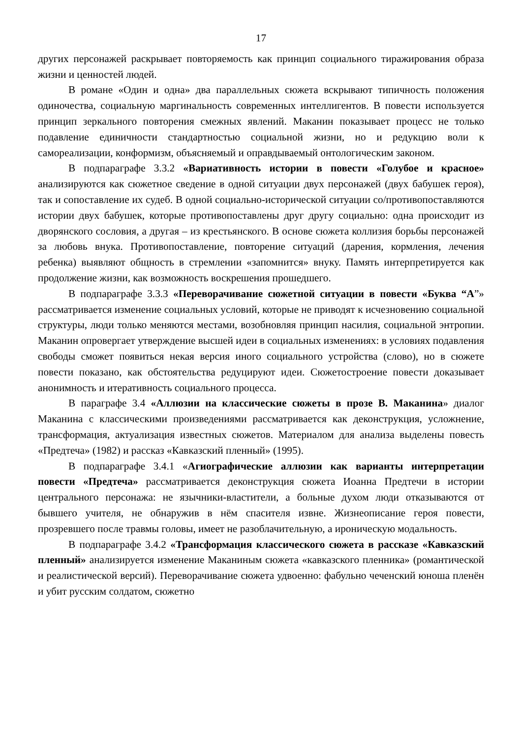17
других персонажей раскрывает повторяемость как принцип социального тиражирования образа жизни и ценностей людей.
В романе «Один и одна» два параллельных сюжета вскрывают типичность положения одиночества, социальную маргинальность современных интеллигентов. В повести используется принцип зеркального повторения смежных явлений. Маканин показывает процесс не только подавление единичности стандартностью социальной жизни, но и редукцию воли к самореализации, конформизм, объясняемый и оправдываемый онтологическим законом.
В подпараграфе 3.3.2 «Вариативность истории в повести «Голубое и красное» анализируются как сюжетное сведение в одной ситуации двух персонажей (двух бабушек героя), так и сопоставление их судеб. В одной социально-исторической ситуации со/противопоставляются истории двух бабушек, которые противопоставлены друг другу социально: одна происходит из дворянского сословия, а другая – из крестьянского. В основе сюжета коллизия борьбы персонажей за любовь внука. Противопоставление, повторение ситуаций (дарения, кормления, лечения ребенка) выявляют общность в стремлении «запомнится» внуку. Память интерпретируется как продолжение жизни, как возможность воскрешения прошедшего.
В подпараграфе 3.3.3 «Переворачивание сюжетной ситуации в повести «Буква “А”» рассматривается изменение социальных условий, которые не приводят к исчезновению социальной структуры, люди только меняются местами, возобновляя принцип насилия, социальной энтропии. Маканин опровергает утверждение высшей идеи в социальных изменениях: в условиях подавления свободы сможет появиться некая версия иного социального устройства (слово), но в сюжете повести показано, как обстоятельства редуцируют идеи. Сюжетостроение повести доказывает анонимность и итеративность социального процесса.
В параграфе 3.4 «Аллюзии на классические сюжеты в прозе В. Маканина» диалог Маканина с классическими произведениями рассматривается как деконструкция, усложнение, трансформация, актуализация известных сюжетов. Материалом для анализа выделены повесть «Предтеча» (1982) и рассказ «Кавказский пленный» (1995).
В подпараграфе 3.4.1 «Агиографические аллюзии как варианты интерпретации повести «Предтеча» рассматривается деконструкция сюжета Иоанна Предтечи в истории центрального персонажа: не язычники-властители, а больные духом люди отказываются от бывшего учителя, не обнаружив в нём спасителя извне. Жизнеописание героя повести, прозревшего после травмы головы, имеет не разоблачительную, а ироническую модальность.
В подпараграфе 3.4.2 «Трансформация классического сюжета в рассказе «Кавказский пленный» анализируется изменение Маканиным сюжета «кавказского пленника» (романтической и реалистической версий). Переворачивание сюжета удвоенно: фабульно чеченский юноша пленён и убит русским солдатом, сюжетно